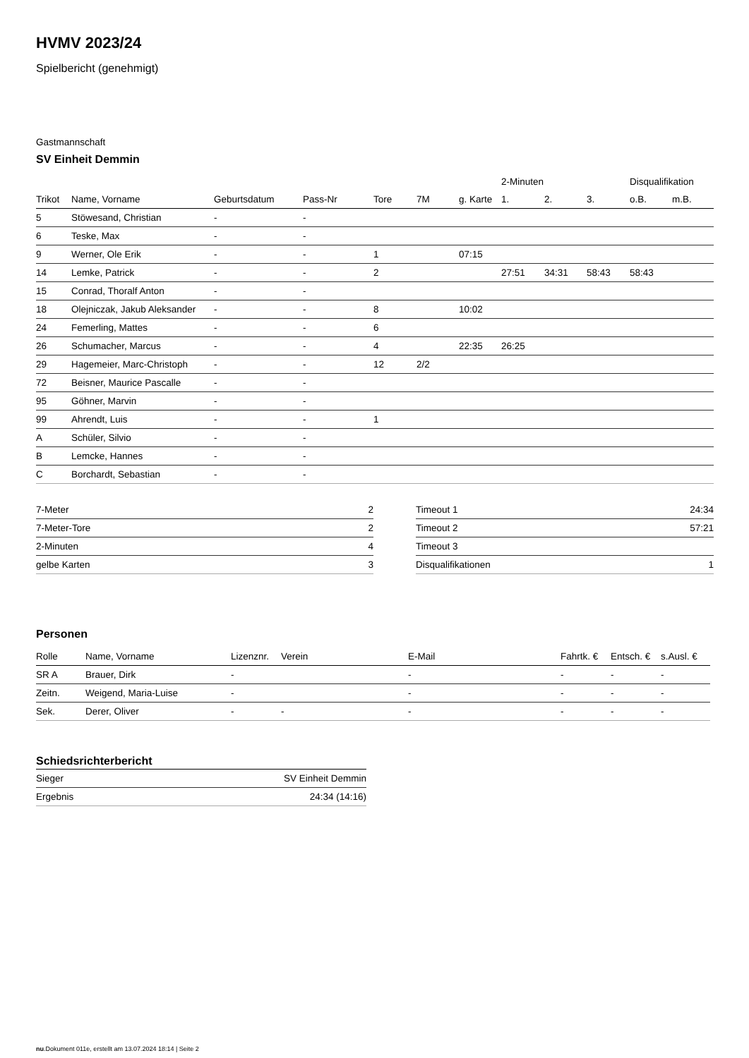HVMV 2023/24
Spielbericht (genehmigt)
Gastmannschaft
SV Einheit Demmin
| | | | | | | | 2-Minuten | | | Disqualifikation | |
| --- | --- | --- | --- | --- | --- | --- | --- | --- | --- | --- | --- |
| Trikot | Name, Vorname | Geburtsdatum | Pass-Nr | Tore | 7M | g. Karte | 1. | 2. | 3. | o.B. | m.B. |
| 5 | Stöwesand, Christian | - | - | | | | | | | | |
| 6 | Teske, Max | - | - | | | | | | | | |
| 9 | Werner, Ole Erik | - | - | 1 | | 07:15 | | | | | |
| 14 | Lemke, Patrick | - | - | 2 | | | 27:51 | 34:31 | 58:43 | 58:43 | |
| 15 | Conrad, Thoralf Anton | - | - | | | | | | | | |
| 18 | Olejniczak, Jakub Aleksander | - | - | 8 | | 10:02 | | | | | |
| 24 | Femerling, Mattes | - | - | 6 | | | | | | | |
| 26 | Schumacher, Marcus | - | - | 4 | | 22:35 | 26:25 | | | | |
| 29 | Hagemeier, Marc-Christoph | - | - | 12 | 2/2 | | | | | | |
| 72 | Beisner, Maurice Pascalle | - | - | | | | | | | | |
| 95 | Göhner, Marvin | - | - | | | | | | | | |
| 99 | Ahrendt, Luis | - | - | 1 | | | | | | | |
| A | Schüler, Silvio | - | - | | | | | | | | |
| B | Lemcke, Hannes | - | - | | | | | | | | |
| C | Borchardt, Sebastian | - | - | | | | | | | | |
| 7-Meter | 2 |
| 7-Meter-Tore | 2 |
| 2-Minuten | 4 |
| gelbe Karten | 3 |
| Timeout 1 | 24:34 |
| Timeout 2 | 57:21 |
| Timeout 3 | |
| Disqualifikationen | 1 |
Personen
| Rolle | Name, Vorname | Lizenznr. | Verein | E-Mail | Fahrtk. € | Entsch. € | s.Ausl. € |
| --- | --- | --- | --- | --- | --- | --- | --- |
| SR A | Brauer, Dirk | - | | - | - | - | - |
| Zeitn. | Weigend, Maria-Luise | - | | - | - | - | - |
| Sek. | Derer, Oliver | - | - | - | - | - | - |
Schiedsrichterbericht
| Sieger | SV Einheit Demmin |
| Ergebnis | 24:34 (14:16) |
nu.Dokument 011e, erstellt am 13.07.2024 18:14 | Seite 2